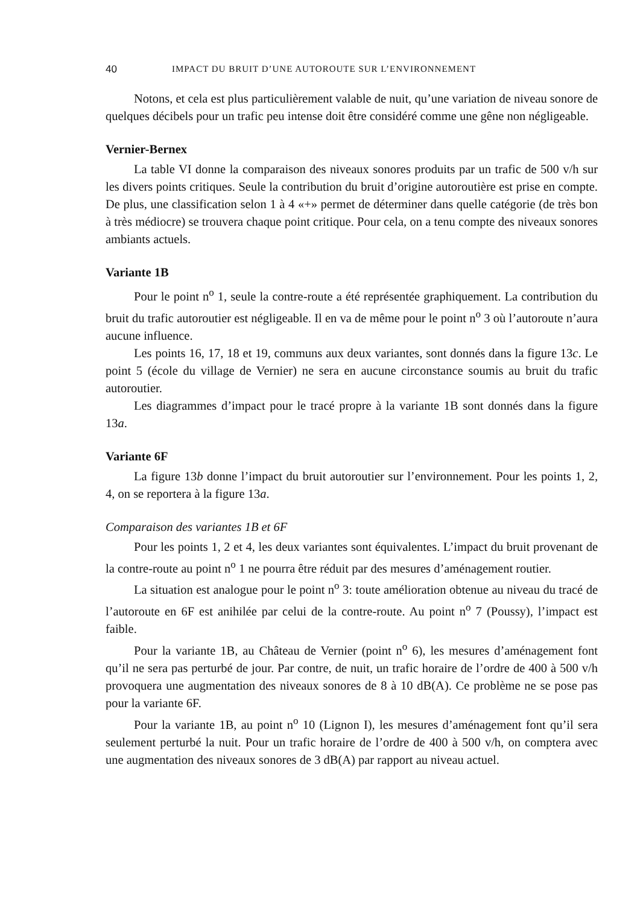40 IMPACT DU BRUIT D’UNE AUTOROUTE SUR L’ENVIRONNEMENT
Notons, et cela est plus particulièrement valable de nuit, qu’une variation de niveau sonore de quelques décibels pour un trafic peu intense doit être considéré comme une gêne non négligeable.
Vernier-Bernex
La table VI donne la comparaison des niveaux sonores produits par un trafic de 500 v/h sur les divers points critiques. Seule la contribution du bruit d’origine autoroutière est prise en compte. De plus, une classification selon 1 à 4 «+» permet de déterminer dans quelle catégorie (de très bon à très médiocre) se trouvera chaque point critique. Pour cela, on a tenu compte des niveaux sonores ambiants actuels.
Variante 1B
Pour le point n<sup>o</sup> 1, seule la contre-route a été représentée graphiquement. La contribution du bruit du trafic autoroutier est négligeable. Il en va de même pour le point n<sup>o</sup> 3 où l’autoroute n’aura aucune influence.
Les points 16, 17, 18 et 19, communs aux deux variantes, sont donnés dans la figure 13c. Le point 5 (école du village de Vernier) ne sera en aucune circonstance soumis au bruit du trafic autoroutier.
Les diagrammes d’impact pour le tracé propre à la variante 1B sont donnés dans la figure 13a.
Variante 6F
La figure 13b donne l’impact du bruit autoroutier sur l’environnement. Pour les points 1, 2, 4, on se reportera à la figure 13a.
Comparaison des variantes 1B et 6F
Pour les points 1, 2 et 4, les deux variantes sont équivalentes. L’impact du bruit provenant de la contre-route au point n<sup>o</sup> 1 ne pourra être réduit par des mesures d’aménagement routier.
La situation est analogue pour le point n<sup>o</sup> 3: toute amélioration obtenue au niveau du tracé de l’autoroute en 6F est anihilée par celui de la contre-route. Au point n<sup>o</sup> 7 (Poussy), l’impact est faible.
Pour la variante 1B, au Château de Vernier (point n<sup>o</sup> 6), les mesures d’aménagement font qu’il ne sera pas perturbé de jour. Par contre, de nuit, un trafic horaire de l’ordre de 400 à 500 v/h provoquera une augmentation des niveaux sonores de 8 à 10 dB(A). Ce problème ne se pose pas pour la variante 6F.
Pour la variante 1B, au point n<sup>o</sup> 10 (Lignon I), les mesures d’aménagement font qu’il sera seulement perturbé la nuit. Pour un trafic horaire de l’ordre de 400 à 500 v/h, on comptera avec une augmentation des niveaux sonores de 3 dB(A) par rapport au niveau actuel.